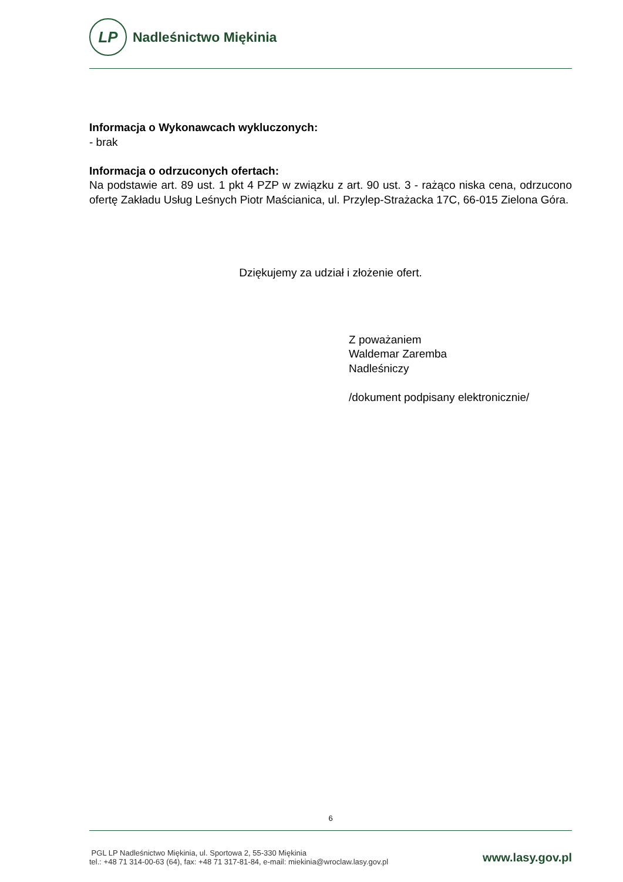LP
Nadleśnictwo Miękinia
Informacja o Wykonawcach wykluczonych:
- brak
Informacja o odrzuconych ofertach:
Na podstawie art. 89 ust. 1 pkt 4 PZP w związku z art. 90 ust. 3 - rażąco niska cena, odrzucono ofertę Zakładu Usług Leśnych Piotr Maścianica, ul. Przylep-Strażacka 17C, 66-015 Zielona Góra.
Dziękujemy za udział i złożenie ofert.
Z poważaniem
Waldemar Zaremba
Nadleśniczy
/dokument podpisany elektronicznie/
6
PGL LP Nadleśnictwo Miękinia, ul. Sportowa 2, 55-330 Miękinia
tel.: +48 71 314-00-63 (64), fax: +48 71 317-81-84, e-mail: miekinia@wroclaw.lasy.gov.pl
www.lasy.gov.pl